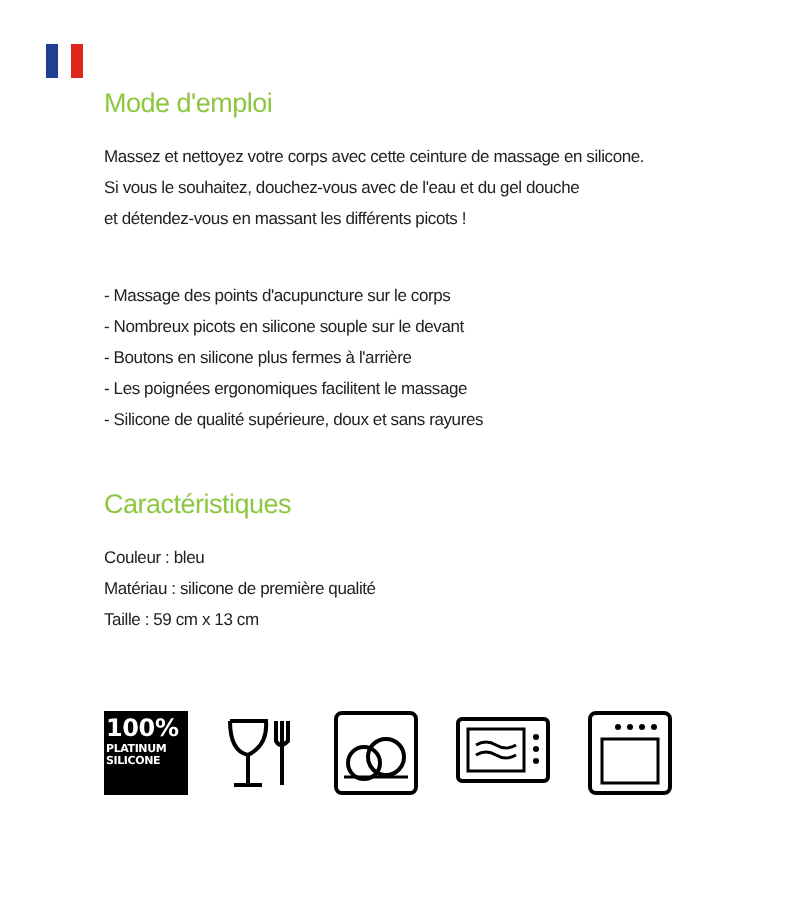Mode d'emploi
Massez et nettoyez votre corps avec cette ceinture de massage en silicone.
Si vous le souhaitez, douchez-vous avec de l'eau et du gel douche
et détendez-vous en massant les différents picots !
- Massage des points d'acupuncture sur le corps
- Nombreux picots en silicone souple sur le devant
- Boutons en silicone plus fermes à l'arrière
- Les poignées ergonomiques facilitent le massage
- Silicone de qualité supérieure, doux et sans rayures
Caractéristiques
Couleur : bleu
Matériau : silicone de première qualité
Taille : 59 cm x 13 cm
100%
PLATINUM
SILICONE